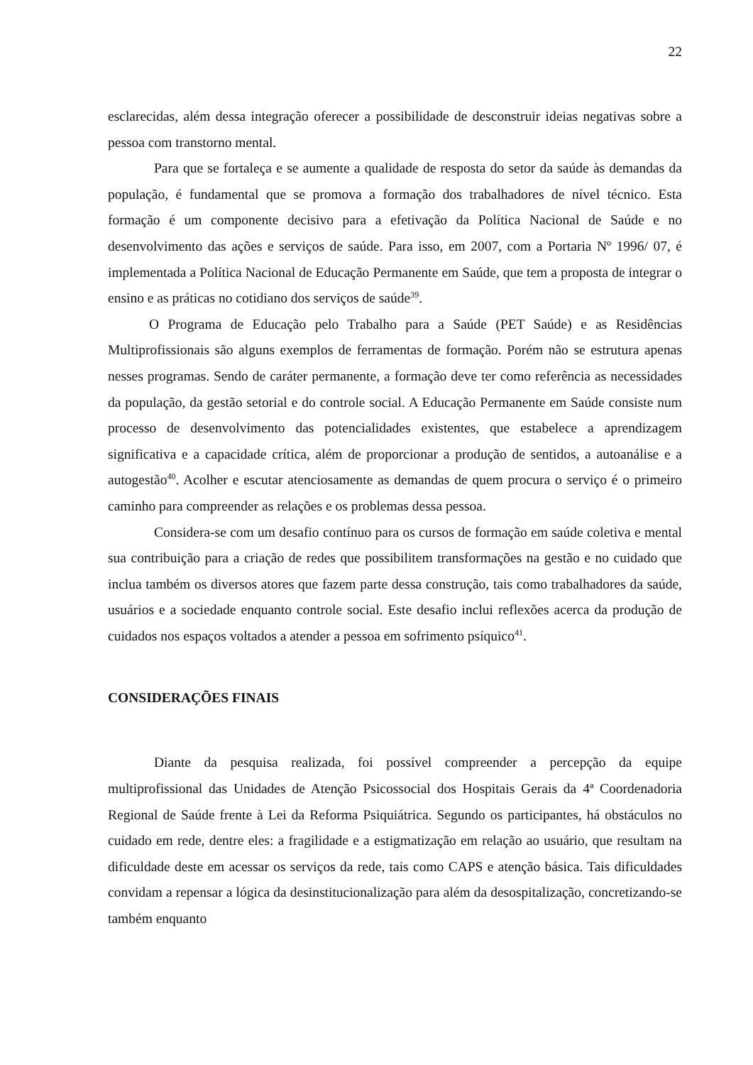22
esclarecidas, além dessa integração oferecer a possibilidade de desconstruir ideias negativas sobre a pessoa com transtorno mental.
Para que se fortaleça e se aumente a qualidade de resposta do setor da saúde às demandas da população, é fundamental que se promova a formação dos trabalhadores de nível técnico. Esta formação é um componente decisivo para a efetivação da Política Nacional de Saúde e no desenvolvimento das ações e serviços de saúde. Para isso, em 2007, com a Portaria Nº 1996/ 07, é implementada a Política Nacional de Educação Permanente em Saúde, que tem a proposta de integrar o ensino e as práticas no cotidiano dos serviços de saúde<sup>39</sup>.
O Programa de Educação pelo Trabalho para a Saúde (PET Saúde) e as Residências Multiprofissionais são alguns exemplos de ferramentas de formação. Porém não se estrutura apenas nesses programas. Sendo de caráter permanente, a formação deve ter como referência as necessidades da população, da gestão setorial e do controle social. A Educação Permanente em Saúde consiste num processo de desenvolvimento das potencialidades existentes, que estabelece a aprendizagem significativa e a capacidade crítica, além de proporcionar a produção de sentidos, a autoanálise e a autogestão<sup>40</sup>. Acolher e escutar atenciosamente as demandas de quem procura o serviço é o primeiro caminho para compreender as relações e os problemas dessa pessoa.
Considera-se com um desafio contínuo para os cursos de formação em saúde coletiva e mental sua contribuição para a criação de redes que possibilitem transformações na gestão e no cuidado que inclua também os diversos atores que fazem parte dessa construção, tais como trabalhadores da saúde, usuários e a sociedade enquanto controle social. Este desafio inclui reflexões acerca da produção de cuidados nos espaços voltados a atender a pessoa em sofrimento psíquico<sup>41</sup>.
CONSIDERAÇÕES FINAIS
Diante da pesquisa realizada, foi possível compreender a percepção da equipe multiprofissional das Unidades de Atenção Psicossocial dos Hospitais Gerais da 4ª Coordenadoria Regional de Saúde frente à Lei da Reforma Psiquiátrica. Segundo os participantes, há obstáculos no cuidado em rede, dentre eles: a fragilidade e a estigmatização em relação ao usuário, que resultam na dificuldade deste em acessar os serviços da rede, tais como CAPS e atenção básica. Tais dificuldades convidam a repensar a lógica da desinstitucionalização para além da desospitalização, concretizando-se também enquanto